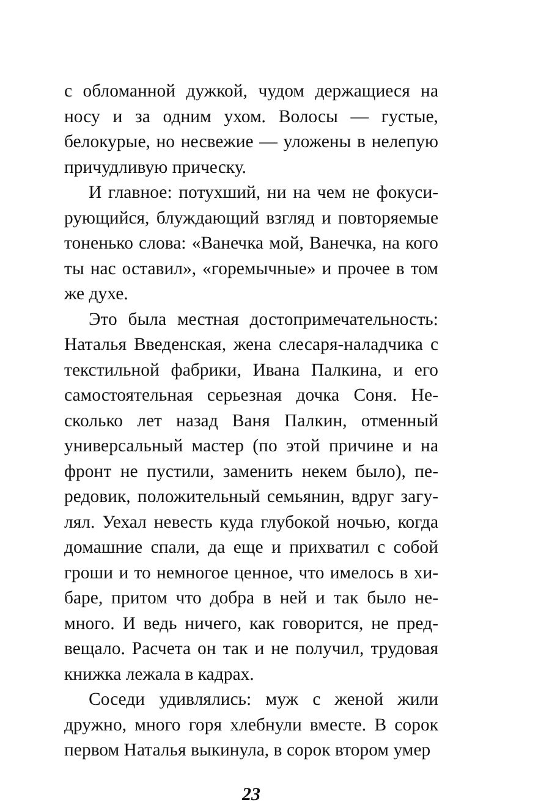с обломанной дужкой, чудом держащиеся на носу и за одним ухом. Волосы — густые, белокурые, но несвежие — уложены в нелепую причудливую прическу.
И главное: потухший, ни на чем не фокуси­рующийся, блуждающий взгляд и повторяемые тоненько слова: «Ванечка мой, Ванечка, на кого ты нас оставил», «горемычные» и прочее в том же духе.
Это была местная достопримечательность: Наталья Введенская, жена слесаря-наладчика с текстильной фабрики, Ивана Палкина, и его самостоятельная серьезная дочка Соня. Не­сколько лет назад Ваня Палкин, отменный универсальный мастер (по этой причине и на фронт не пустили, заменить некем было), пе­редовик, положительный семьянин, вдруг загу­лял. Уехал невесть куда глубокой ночью, когда домашние спали, да еще и прихватил с собой гроши и то немногое ценное, что имелось в хи­баре, притом что добра в ней и так было не­много. И ведь ничего, как говорится, не пред­вещало. Расчета он так и не получил, трудовая книжка лежала в кадрах.
Соседи удивлялись: муж с женой жили дружно, много горя хлебнули вместе. В сорок первом Наталья выкинула, в сорок втором умер
23